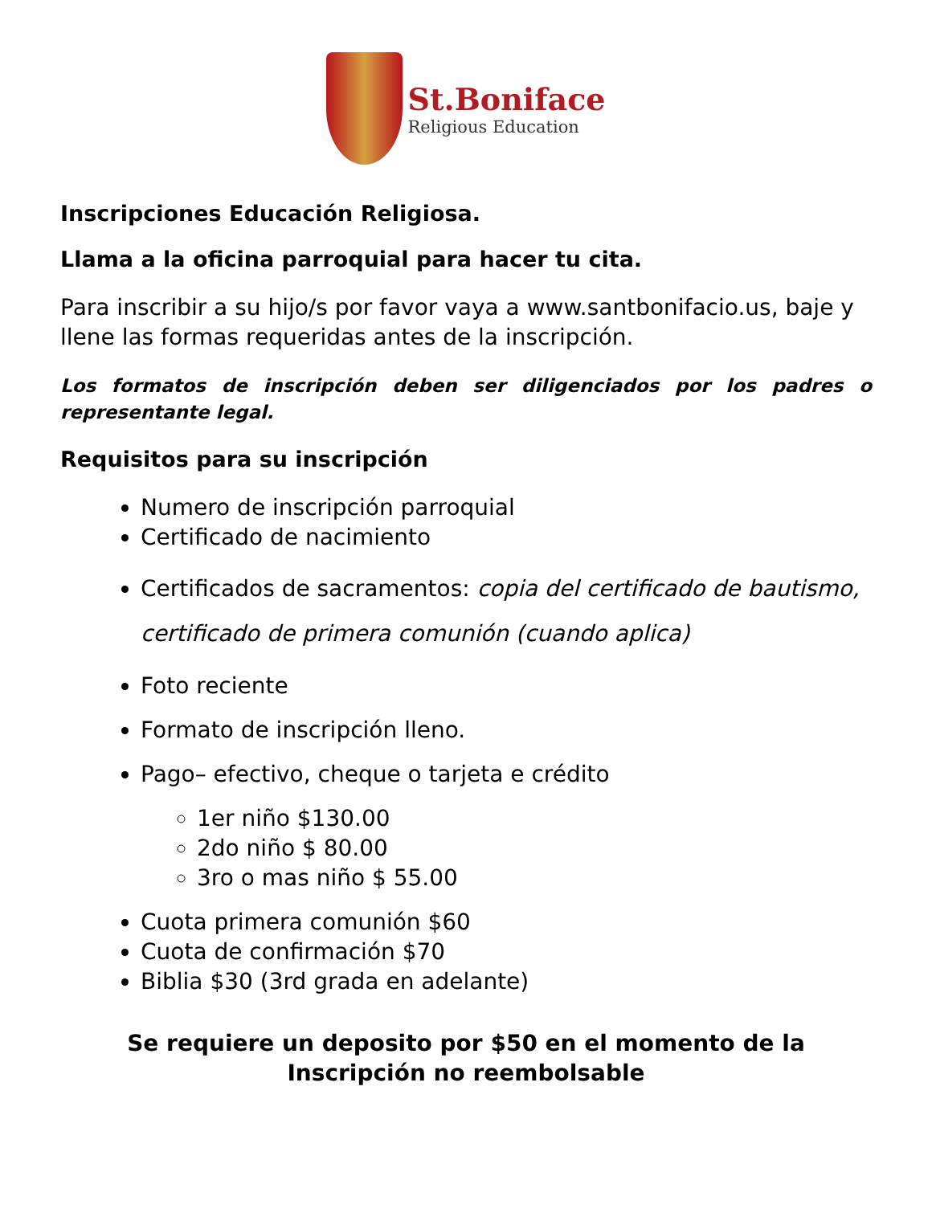St.Boniface
Religious Education
Inscripciones Educación Religiosa.
Llama a la oficina parroquial para hacer tu cita.
Para inscribir a su hijo/s por favor vaya a www.santbonifacio.us, baje y llene las formas requeridas antes de la inscripción.
Los formatos de inscripción deben ser diligenciados por los padres o representante legal.
Requisitos para su inscripción
Numero de inscripción parroquial
Certificado de nacimiento
Certificados de sacramentos: copia del certificado de bautismo, certificado de primera comunión (cuando aplica)
Foto reciente
Formato de inscripción lleno.
Pago– efectivo, cheque o tarjeta e crédito
1er niño $130.00
2do niño $ 80.00
3ro o mas niño $ 55.00
Cuota primera comunión $60
Cuota de confirmación $70
Biblia $30 (3rd grada en adelante)
Se requiere un deposito por $50 en el momento de la
Inscripción no reembolsable